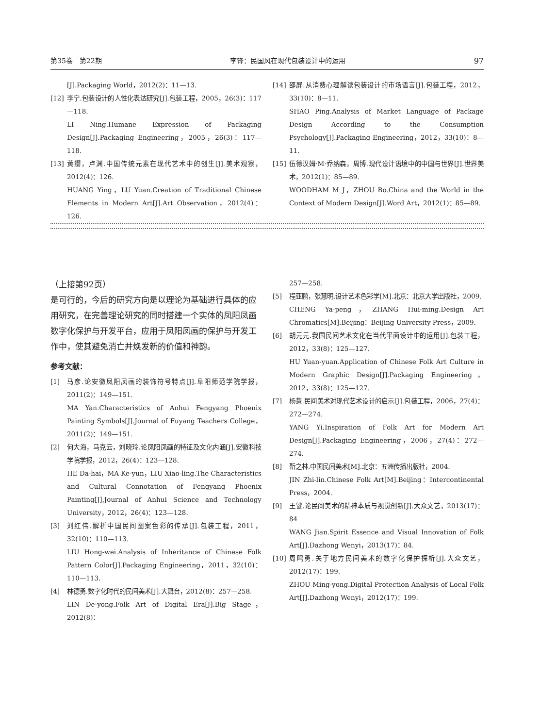第35卷　第22期 李锋：民国风在现代包装设计中的运用 97
[J].Packaging World，2012(2)：11—13.
[12] 李宁.包装设计的人性化表达研究[J].包装工程，2005，26(3)：117—118.
LI Ning.Humane Expression of Packaging Design[J].Packaging Engineering，2005，26(3)：117—118.
[13] 黄缨，卢渊.中国传统元素在现代艺术中的创生[J].美术观察，2012(4)：126.
HUANG Ying，LU Yuan.Creation of Traditional Chinese Elements in Modern Art[J].Art Observation，2012(4)：126.
[14] 邵屏.从消费心理解读包装设计的市场语言[J].包装工程，2012，33(10)：8—11.
SHAO Ping.Analysis of Market Language of Package Design According to the Consumption Psychology[J].Packaging Engineering，2012，33(10)：8—11.
[15] 伍德汉姆·M·乔纳森，周博.现代设计语境中的中国与世界[J].世界美术，2012(1)：85—89.
WOODHAM M J，ZHOU Bo.China and the World in the Context of Modern Design[J].Word Art，2012(1)：85—89.
（上接第92页）
是可行的，今后的研究方向是以理论为基础进行具体的应用研究，在完善理论研究的同时搭建一个实体的凤阳凤画数字化保护与开发平台，应用于凤阳凤画的保护与开发工作中，使其避免消亡并焕发新的价值和神韵。
参考文献：
[1] 马彦.论安徽凤阳凤画的装饰符号特点[J].阜阳师范学院学报，2011(2)：149—151.
MA Yan.Characteristics of Anhui Fengyang Phoenix Painting Symbols[J].Journal of Fuyang Teachers College，2011(2)：149—151.
[2] 何大海，马克云，刘晓玲.论凤阳凤画的特征及文化内涵[J].安徽科技学院学报，2012，26(4)：123—128.
HE Da-hai，MA Ke-yun，LIU Xiao-ling.The Characteristics and Cultural Connotation of Fengyang Phoenix Painting[J].Journal of Anhui Science and Technology University，2012，26(4)：123—128.
[3] 刘红伟.解析中国民间图案色彩的传承[J].包装工程，2011，32(10)：110—113.
LIU Hong-wei.Analysis of Inheritance of Chinese Folk Pattern Color[J].Packaging Engineering，2011，32(10)：110—113.
[4] 林德勇.数字化时代的民间美术[J].大舞台，2012(8)：257—258.
LIN De-yong.Folk Art of Digital Era[J].Big Stage，2012(8)：
257—258.
[5] 程亚鹏，张慧明.设计艺术色彩学[M].北京：北京大学出版社，2009.
CHENG Ya-peng，ZHANG Hui-ming.Design Art Chromatics[M].Beijing：Beijing University Press，2009.
[6] 胡元元.我国民间艺术文化在当代平面设计中的运用[J].包装工程，2012，33(8)：125—127.
HU Yuan-yuan.Application of Chinese Folk Art Culture in Modern Graphic Design[J].Packaging Engineering，2012，33(8)：125—127.
[7] 杨薏.民间美术对现代艺术设计的启示[J].包装工程，2006，27(4)：272—274.
YANG Yi.Inspiration of Folk Art for Modern Art Design[J].Packaging Engineering，2006，27(4)：272—274.
[8] 靳之林.中国民间美术[M].北京：五洲传播出版社，2004.
JIN Zhi-lin.Chinese Folk Art[M].Beijing：Intercontinental Press，2004.
[9] 王键.论民间美术的精神本质与视觉创新[J].大众文艺，2013(17)：84
WANG Jian.Spirit Essence and Visual Innovation of Folk Art[J].Dazhong Wenyi，2013(17)：84.
[10] 周鸣勇.关于地方民间美术的数字化保护探析[J].大众文艺，2012(17)：199.
ZHOU Ming-yong.Digital Protection Analysis of Local Folk Art[J].Dazhong Wenyi，2012(17)：199.